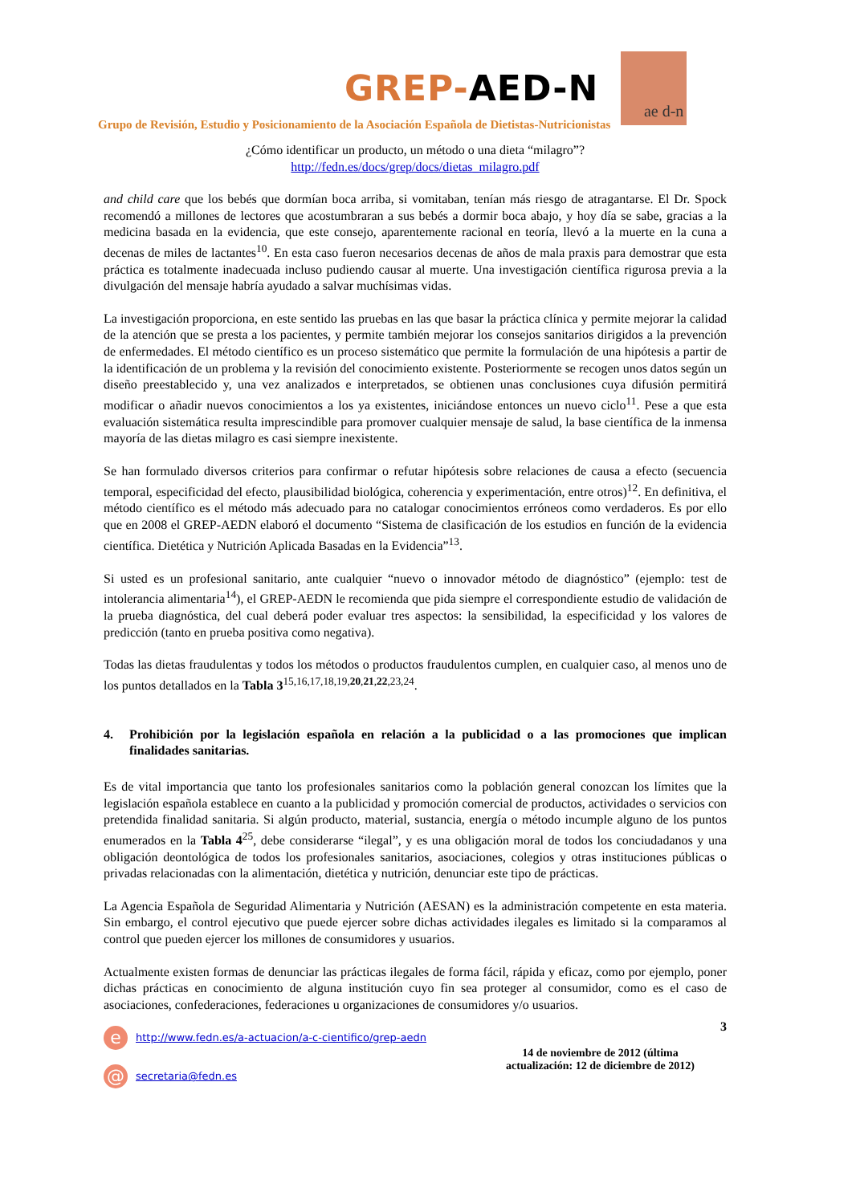GREP-AED-N
ae d-n
Grupo de Revisión, Estudio y Posicionamiento de la Asociación Española de Dietistas-Nutricionistas
¿Cómo identificar un producto, un método o una dieta “milagro”?
http://fedn.es/docs/grep/docs/dietas_milagro.pdf
and child care que los bebés que dormían boca arriba, si vomitaban, tenían más riesgo de atragantarse. El Dr. Spock recomendó a millones de lectores que acostumbraran a sus bebés a dormir boca abajo, y hoy día se sabe, gracias a la medicina basada en la evidencia, que este consejo, aparentemente racional en teoría, llevó a la muerte en la cuna a decenas de miles de lactantes<sup>10</sup>. En esta caso fueron necesarios decenas de años de mala praxis para demostrar que esta práctica es totalmente inadecuada incluso pudiendo causar al muerte. Una investigación científica rigurosa previa a la divulgación del mensaje habría ayudado a salvar muchísimas vidas.
La investigación proporciona, en este sentido las pruebas en las que basar la práctica clínica y permite mejorar la calidad de la atención que se presta a los pacientes, y permite también mejorar los consejos sanitarios dirigidos a la prevención de enfermedades. El método científico es un proceso sistemático que permite la formulación de una hipótesis a partir de la identificación de un problema y la revisión del conocimiento existente. Posteriormente se recogen unos datos según un diseño preestablecido y, una vez analizados e interpretados, se obtienen unas conclusiones cuya difusión permitirá modificar o añadir nuevos conocimientos a los ya existentes, iniciándose entonces un nuevo ciclo<sup>11</sup>. Pese a que esta evaluación sistemática resulta imprescindible para promover cualquier mensaje de salud, la base científica de la inmensa mayoría de las dietas milagro es casi siempre inexistente.
Se han formulado diversos criterios para confirmar o refutar hipótesis sobre relaciones de causa a efecto (secuencia temporal, especificidad del efecto, plausibilidad biológica, coherencia y experimentación, entre otros)<sup>12</sup>. En definitiva, el método científico es el método más adecuado para no catalogar conocimientos erróneos como verdaderos. Es por ello que en 2008 el GREP-AEDN elaboró el documento “Sistema de clasificación de los estudios en función de la evidencia científica. Dietética y Nutrición Aplicada Basadas en la Evidencia”<sup>13</sup>.
Si usted es un profesional sanitario, ante cualquier “nuevo o innovador método de diagnóstico” (ejemplo: test de intolerancia alimentaria<sup>14</sup>), el GREP-AEDN le recomienda que pida siempre el correspondiente estudio de validación de la prueba diagnóstica, del cual deberá poder evaluar tres aspectos: la sensibilidad, la especificidad y los valores de predicción (tanto en prueba positiva como negativa).
Todas las dietas fraudulentas y todos los métodos o productos fraudulentos cumplen, en cualquier caso, al menos uno de los puntos detallados en la Tabla 3<sup>15,16,17,18,19,20,21,22,23,24</sup>.
4. Prohibición por la legislación española en relación a la publicidad o a las promociones que implican finalidades sanitarias.
Es de vital importancia que tanto los profesionales sanitarios como la población general conozcan los límites que la legislación española establece en cuanto a la publicidad y promoción comercial de productos, actividades o servicios con pretendida finalidad sanitaria. Si algún producto, material, sustancia, energía o método incumple alguno de los puntos enumerados en la Tabla 4<sup>25</sup>, debe considerarse “ilegal”, y es una obligación moral de todos los conciudadanos y una obligación deontológica de todos los profesionales sanitarios, asociaciones, colegios y otras instituciones públicas o privadas relacionadas con la alimentación, dietética y nutrición, denunciar este tipo de prácticas.
La Agencia Española de Seguridad Alimentaria y Nutrición (AESAN) es la administración competente en esta materia. Sin embargo, el control ejecutivo que puede ejercer sobre dichas actividades ilegales es limitado si la comparamos al control que pueden ejercer los millones de consumidores y usuarios.
Actualmente existen formas de denunciar las prácticas ilegales de forma fácil, rápida y eficaz, como por ejemplo, poner dichas prácticas en conocimiento de alguna institución cuyo fin sea proteger al consumidor, como es el caso de asociaciones, confederaciones, federaciones u organizaciones de consumidores y/o usuarios.
ehttp://www.fedn.es/a-actuacion/a-c-cientifico/grep-aedn
@ secretaria@fedn.es
3
14 de noviembre de 2012 (última
actualización: 12 de diciembre de 2012)